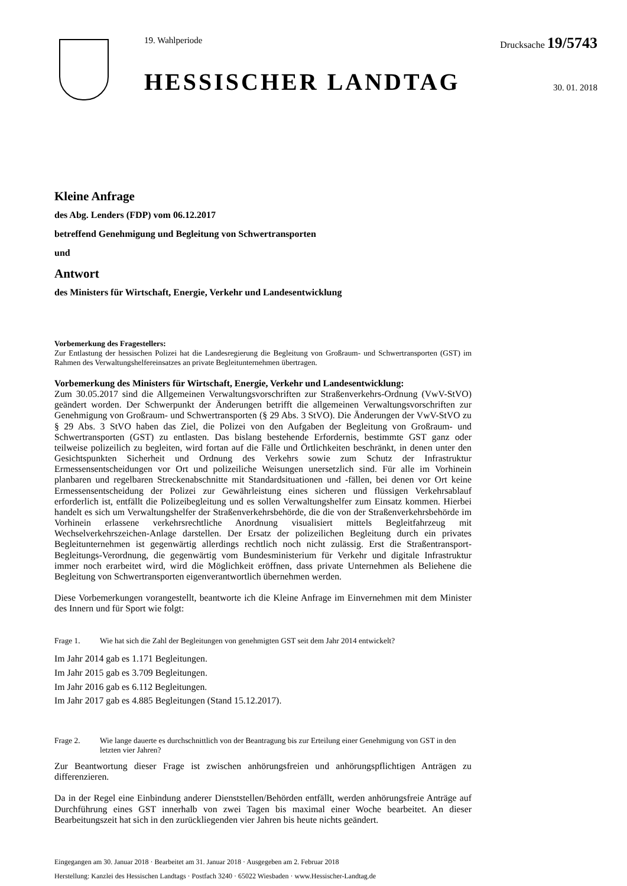19. Wahlperiode
HESSISCHER LANDTAG
Drucksache 19/5743
30. 01. 2018
Kleine Anfrage
des Abg. Lenders (FDP) vom 06.12.2017
betreffend Genehmigung und Begleitung von Schwertransporten
und
Antwort
des Ministers für Wirtschaft, Energie, Verkehr und Landesentwicklung
Vorbemerkung des Fragestellers:
Zur Entlastung der hessischen Polizei hat die Landesregierung die Begleitung von Großraum- und Schwertransporten (GST) im Rahmen des Verwaltungshelfereinsatzes an private Begleitunternehmen übertragen.
Vorbemerkung des Ministers für Wirtschaft, Energie, Verkehr und Landesentwicklung:
Zum 30.05.2017 sind die Allgemeinen Verwaltungsvorschriften zur Straßenverkehrs-Ordnung (VwV-StVO) geändert worden. Der Schwerpunkt der Änderungen betrifft die allgemeinen Verwaltungsvorschriften zur Genehmigung von Großraum- und Schwertransporten (§ 29 Abs. 3 StVO). Die Änderungen der VwV-StVO zu § 29 Abs. 3 StVO haben das Ziel, die Polizei von den Aufgaben der Begleitung von Großraum- und Schwertransporten (GST) zu entlasten. Das bislang bestehende Erfordernis, bestimmte GST ganz oder teilweise polizeilich zu begleiten, wird fortan auf die Fälle und Örtlichkeiten beschränkt, in denen unter den Gesichtspunkten Sicherheit und Ordnung des Verkehrs sowie zum Schutz der Infrastruktur Ermessensentscheidungen vor Ort und polizeiliche Weisungen unersetzlich sind. Für alle im Vorhinein planbaren und regelbaren Streckenabschnitte mit Standardsituationen und -fällen, bei denen vor Ort keine Ermessensentscheidung der Polizei zur Gewährleistung eines sicheren und flüssigen Verkehrsablauf erforderlich ist, entfällt die Polizeibegleitung und es sollen Verwaltungshelfer zum Einsatz kommen. Hierbei handelt es sich um Verwaltungshelfer der Straßenverkehrsbehörde, die die von der Straßenverkehrsbehörde im Vorhinein erlassene verkehrsrechtliche Anordnung visualisiert mittels Begleitfahrzeug mit Wechselverkehrszeichen-Anlage darstellen. Der Ersatz der polizeilichen Begleitung durch ein privates Begleitunternehmen ist gegenwärtig allerdings rechtlich noch nicht zulässig. Erst die Straßentransport-Begleitungs-Verordnung, die gegenwärtig vom Bundesministerium für Verkehr und digitale Infrastruktur immer noch erarbeitet wird, wird die Möglichkeit eröffnen, dass private Unternehmen als Beliehene die Begleitung von Schwertransporten eigenverantwortlich übernehmen werden.
Diese Vorbemerkungen vorangestellt, beantworte ich die Kleine Anfrage im Einvernehmen mit dem Minister des Innern und für Sport wie folgt:
Frage 1. Wie hat sich die Zahl der Begleitungen von genehmigten GST seit dem Jahr 2014 entwickelt?
Im Jahr 2014 gab es 1.171 Begleitungen.
Im Jahr 2015 gab es 3.709 Begleitungen.
Im Jahr 2016 gab es 6.112 Begleitungen.
Im Jahr 2017 gab es 4.885 Begleitungen (Stand 15.12.2017).
Frage 2. Wie lange dauerte es durchschnittlich von der Beantragung bis zur Erteilung einer Genehmigung von GST in den letzten vier Jahren?
Zur Beantwortung dieser Frage ist zwischen anhörungsfreien und anhörungspflichtigen Anträgen zu differenzieren.
Da in der Regel eine Einbindung anderer Dienststellen/Behörden entfällt, werden anhörungsfreie Anträge auf Durchführung eines GST innerhalb von zwei Tagen bis maximal einer Woche bearbeitet. An dieser Bearbeitungszeit hat sich in den zurückliegenden vier Jahren bis heute nichts geändert.
Eingegangen am 30. Januar 2018 · Bearbeitet am 31. Januar 2018 · Ausgegeben am 2. Februar 2018
Herstellung: Kanzlei des Hessischen Landtags · Postfach 3240 · 65022 Wiesbaden · www.Hessischer-Landtag.de